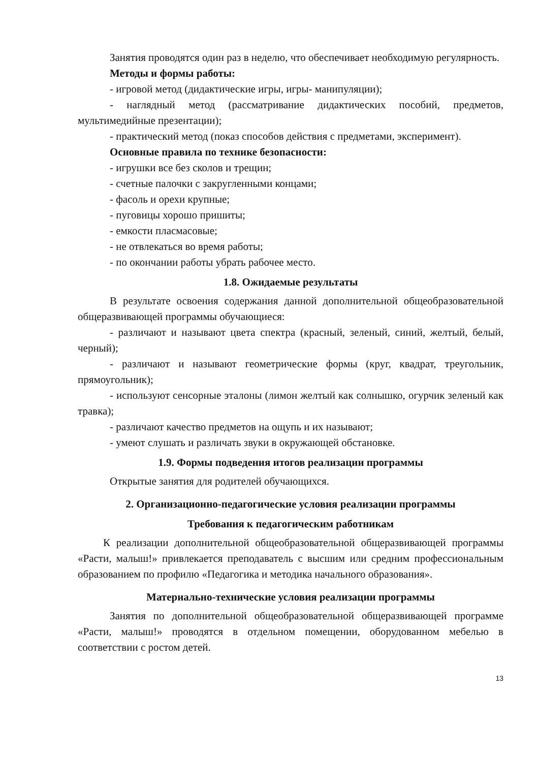Занятия проводятся один раз в неделю, что обеспечивает необходимую регулярность.
Методы и формы работы:
- игровой метод (дидактические игры, игры- манипуляции);
- наглядный метод (рассматривание дидактических пособий, предметов, мультимедийные презентации);
- практический метод (показ способов действия с предметами, эксперимент).
Основные правила по технике безопасности:
- игрушки все без сколов и трещин;
- счетные палочки с закругленными концами;
- фасоль и орехи крупные;
- пуговицы хорошо пришиты;
- емкости пласмасовые;
- не отвлекаться во время работы;
- по окончании работы убрать рабочее место.
1.8. Ожидаемые результаты
В результате освоения содержания данной дополнительной общеобразовательной общеразвивающей программы обучающиеся:
- различают и называют цвета спектра (красный, зеленый, синий, желтый, белый, черный);
- различают и называют геометрические формы (круг, квадрат, треугольник, прямоугольник);
- используют сенсорные эталоны (лимон желтый как солнышко, огурчик зеленый как травка);
- различают качество предметов на ощупь и их называют;
- умеют слушать и различать звуки в окружающей обстановке.
1.9. Формы подведения итогов реализации программы
Открытые занятия для родителей обучающихся.
2. Организационно-педагогические условия реализации программы
Требования к педагогическим работникам
К реализации дополнительной общеобразовательной общеразвивающей программы «Расти, малыш!» привлекается преподаватель с высшим или средним профессиональным образованием по профилю «Педагогика и методика начального образования».
Материально-технические условия реализации программы
Занятия по дополнительной общеобразовательной общеразвивающей программе «Расти, малыш!» проводятся в отдельном помещении, оборудованном мебелью в соответствии с ростом детей.
13